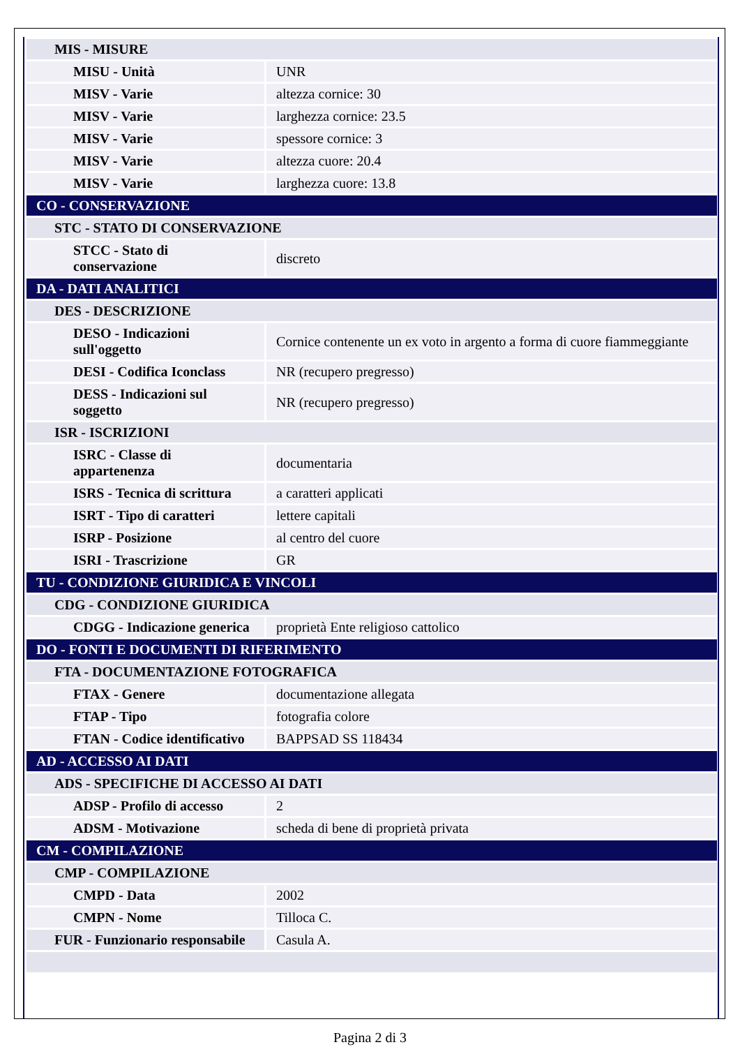| MIS - MISURE | |
| MISU - Unità | UNR |
| MISV - Varie | altezza cornice: 30 |
| MISV - Varie | larghezza cornice: 23.5 |
| MISV - Varie | spessore cornice: 3 |
| MISV - Varie | altezza cuore: 20.4 |
| MISV - Varie | larghezza cuore: 13.8 |
| CO - CONSERVAZIONE | |
| STC - STATO DI CONSERVAZIONE | |
| STCC - Stato di conservazione | discreto |
| DA - DATI ANALITICI | |
| DES - DESCRIZIONE | |
| DESO - Indicazioni sull'oggetto | Cornice contenente un ex voto in argento a forma di cuore fiammeggiante |
| DESI - Codifica Iconclass | NR (recupero pregresso) |
| DESS - Indicazioni sul soggetto | NR (recupero pregresso) |
| ISR - ISCRIZIONI | |
| ISRC - Classe di appartenenza | documentaria |
| ISRS - Tecnica di scrittura | a caratteri applicati |
| ISRT - Tipo di caratteri | lettere capitali |
| ISRP - Posizione | al centro del cuore |
| ISRI - Trascrizione | GR |
| TU - CONDIZIONE GIURIDICA E VINCOLI | |
| CDG - CONDIZIONE GIURIDICA | |
| CDGG - Indicazione generica | proprietà Ente religioso cattolico |
| DO - FONTI E DOCUMENTI DI RIFERIMENTO | |
| FTA - DOCUMENTAZIONE FOTOGRAFICA | |
| FTAX - Genere | documentazione allegata |
| FTAP - Tipo | fotografia colore |
| FTAN - Codice identificativo | BAPPSAD SS 118434 |
| AD - ACCESSO AI DATI | |
| ADS - SPECIFICHE DI ACCESSO AI DATI | |
| ADSP - Profilo di accesso | 2 |
| ADSM - Motivazione | scheda di bene di proprietà privata |
| CM - COMPILAZIONE | |
| CMP - COMPILAZIONE | |
| CMPD - Data | 2002 |
| CMPN - Nome | Tilloca C. |
| FUR - Funzionario responsabile | Casula A. |
Pagina 2 di 3